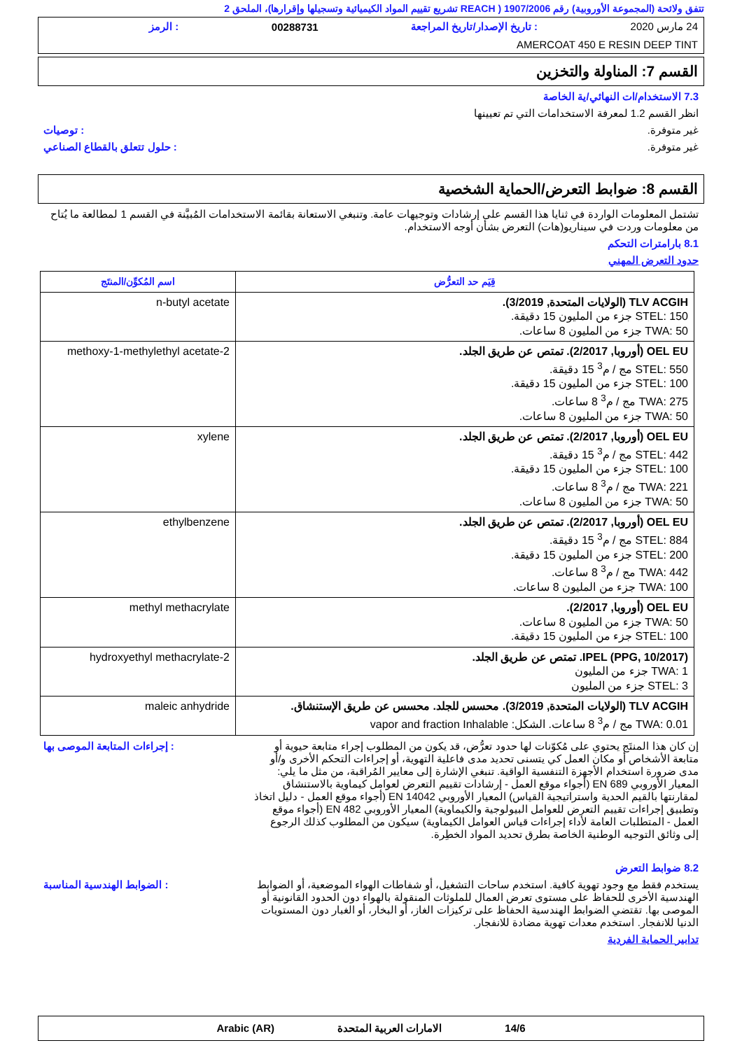تتفق ولائحة (المجموعة الأوروبية) رقم 1907/2006 ( REACH تشريع تقييم المواد الكيميائية وتسجيلها وإقرارها)، الملحق 2
24 مارس 2020: تاريخ الإصدار/تاريخ المراجعة 00288731: الرمز
AMERCOAT 450 E RESIN DEEP TINT
القسم 7: المناولة والتخزين
7.3 الاستخدام/ات النهائي/ية الخاصة
انظر القسم 1.2 لمعرفة الاستخدامات التي تم تعيينها
غير متوفرة.: توصيات
غير متوفرة.: حلول تتعلق بالقطاع الصناعي
القسم 8: ضوابط التعرض/الحماية الشخصية
تشتمل المعلومات الواردة في ثنايا هذا القسم على إرشادات وتوجيهات عامة. وتنبغي الاستعانة بقائمة الاستخدامات المُبيَّنة في القسم 1 لمطالعة ما يُتاح من معلومات وردت في سيناريو(هات) التعرض بشأن أوجه الاستخدام.
8.1 بارامترات التحكم
حدود التعرض المهني
| قِيَم حد التعرُّض | اسم المُكوِّن/المنتَج |
| --- | --- |
| TLV ACGIH (الولايات المتحدة, 3/2019). STEL: 150 جزء من المليون 15 دقيقة. TWA: 50 جزء من المليون 8 ساعات. | n-butyl acetate |
| OEL EU (أوروبا, 2/2017). تمتص عن طريق الجلد. STEL: 550 مج / م<sup>3</sup> 15 دقيقة. STEL: 100 جزء من المليون 15 دقيقة. TWA: 275 مج / م<sup>3</sup> 8 ساعات. TWA: 50 جزء من المليون 8 ساعات. | 2-methoxy-1-methylethyl acetate |
| OEL EU (أوروبا, 2/2017). تمتص عن طريق الجلد. STEL: 442 مج / م<sup>3</sup> 15 دقيقة. STEL: 100 جزء من المليون 15 دقيقة. TWA: 221 مج / م<sup>3</sup> 8 ساعات. TWA: 50 جزء من المليون 8 ساعات. | xylene |
| OEL EU (أوروبا, 2/2017). تمتص عن طريق الجلد. STEL: 884 مج / م<sup>3</sup> 15 دقيقة. STEL: 200 جزء من المليون 15 دقيقة. TWA: 442 مج / م<sup>3</sup> 8 ساعات. TWA: 100 جزء من المليون 8 ساعات. | ethylbenzene |
| OEL EU (أوروبا, 2/2017). TWA: 50 جزء من المليون 8 ساعات. STEL: 100 جزء من المليون 15 دقيقة. | methyl methacrylate |
| IPEL (PPG, 10/2017). تمتص عن طريق الجلد. TWA: 1 جزء من المليون STEL: 3 جزء من المليون | 2-hydroxyethyl methacrylate |
| TLV ACGIH (الولايات المتحدة, 3/2019). محسس للجلد. محسس عن طريق الإستنشاق. TWA: 0.01 مج / م<sup>3</sup> 8 ساعات. الشكل: vapor and fraction Inhalable | maleic anhydride |
إن كان هذا المنتَج يحتوي على مُكوّنات لها حدود تعرُّض، قد يكون من المطلوب إجراء متابعة حيوية أو متابعة الأشخاص أو مكان العمل كي يتسنى تحديد مدى فاعلية التهوية، أو إجراءات التحكم الأخرى و/أو مدى ضرورة استخدام الأجهزة التنفسية الواقية. تنبغي الإشارة إلى معايير المُراقبة، من مثل ما يلي: المعيار الأوروبي EN 689 (أجواء موقع العمل - إرشادات تقييم التعرض لعوامل كيماوية بالاستنشاق لمقارنتها بالقيم الحدية واستراتيجية القياس) المعيار الأوروبي EN 14042 (أجواء موقع العمل - دليل اتخاذ وتطبيق إجراءات تقييم التعرض للعوامل البيولوجية والكيماوية) المعيار الأوروبي EN 482 (أجواء موقع العمل - المتطلبات العامة لأداء إجراءات قياس العوامل الكيماوية) سيكون من المطلوب كذلك الرجوع إلى وثائق التوجيه الوطنية الخاصة بطرق تحديد المواد الخطِرة.: إجراءات المتابعة الموصى بها
8.2 ضوابط التعرض
يستخدم فقط مع وجود تهوية كافية. استخدم ساحات التشغيل، أو شفاطات الهواء الموضعية، أو الضوابط الهندسية الأخرى للحفاظ على مستوى تعرض العمال للملوثات المنقولة بالهواء دون الحدود القانونية أو الموصى بها. تقتضي الضوابط الهندسية الحفاظ على تركيزات الغاز، أو البخار، أو الغبار دون المستويات الدنيا للانفجار. استخدم معدات تهوية مضادة للانفجار.: الضوابط الهندسية المناسبة
تدابير الحماية الفردية
14/6 الامارات العربية المتحدة Arabic (AR)